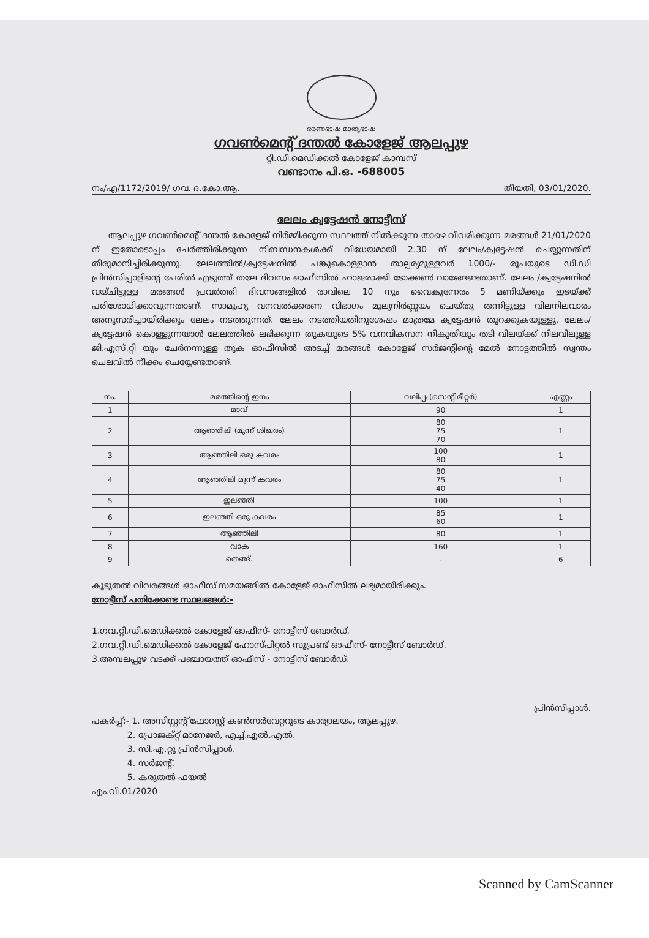ഭരണഭാഷ മാതൃഭാഷ
ഗവൺമെന്റ് ദന്തൽ കോളേജ് ആലപ്പുഴ
റ്റി.ഡി.മെഡിക്കൽ കോളേജ് കാമ്പസ്
വണ്ടാനം പി.ഒ. -688005
നം/എ/1172/2019/ ഗവ. ദ.കോ.ആ. തീയതി, 03/01/2020.
ലേലം ക്വട്ടേഷൻ നോട്ടീസ്
ആലപ്പുഴ ഗവൺമെന്റ് ദന്തൽ കോളേജ് നിർമ്മിക്കുന്ന സ്ഥലത്ത് നിൽക്കുന്ന താഴെ വിവരിക്കുന്ന മരങ്ങൾ 21/01/2020 ന് ഇതോടൊപ്പം ചേർത്തിരിക്കുന്ന നിബന്ധനകൾക്ക് വിധേയമായി 2.30 ന് ലേലം/ക്വട്ടേഷൻ ചെയ്യുന്നതിന് തീരുമാനിച്ചിരിക്കുന്നു. ലേലത്തിൽ/ക്വട്ടേഷനിൽ പങ്കുകൊള്ളാൻ താല്പര്യമുള്ളവർ 1000/- രൂപയുടെ ഡി.ഡി പ്രിൻസിപ്പാളിന്റെ പേരിൽ എടുത്ത് തലേ ദിവസം ഓഫീസിൽ ഹാജരാക്കി ടോക്കൺ വാങ്ങേണ്ടതാണ്. ലേലം /ക്വട്ടേഷനിൽ വയ്ചിട്ടുള്ള മരങ്ങൾ പ്രവർത്തി ദിവസങ്ങളിൽ രാവിലെ 10 നും വൈകുന്നേരം 5 മണിയ്ക്കും ഇടയ്ക്ക് പരിശോധിക്കാവുന്നതാണ്. സാമൂഹ്യ വനവൽക്കരണ വിഭാഗം മൂല്യനിർണ്ണയം ചെയ്തു തന്നിട്ടുള്ള വിലനിലവാരം അനുസരിച്ചായിരിക്കും ലേലം നടത്തുന്നത്. ലേലം നടത്തിയതിനുശേഷം മാത്രമേ ക്വട്ടേഷൻ തുറക്കുകയുള്ളു. ലേലം/ക്വട്ടേഷൻ കൊള്ളുന്നയാൾ ലേലത്തിൽ ലഭിക്കുന്ന തുകയുടെ 5% വനവികസന നികുതിയും തടി വിലയ്ക്ക് നിലവിലുള്ള ജി.എസ്.റ്റി യും ചേർനന്നുള്ള തുക ഓഫീസിൽ അടച്ച് മരങ്ങൾ കോളേജ് സർജന്റിന്റെ മേൽ നോട്ടത്തിൽ സ്വന്തം ചെലവിൽ നീക്കം ചെയ്യേണ്ടതാണ്.
| നം. | മരത്തിന്റെ ഇനം | വലിപ്പം(സെന്റിമീറ്റർ) | എണ്ണം |
| --- | --- | --- | --- |
| 1 | മാവ് | 90 | 1 |
| 2 | ആഞ്ഞിലി (മൂന്ന് ശിഖരം) | 80 75 70 | 1 |
| 3 | ആഞ്ഞിലി ഒരു കവരം | 100 80 | 1 |
| 4 | ആഞ്ഞിലി മൂന്ന് കവരം | 80 75 40 | 1 |
| 5 | ഇലഞ്ഞി | 100 | 1 |
| 6 | ഇലഞ്ഞി ഒരു കവരം | 85 60 | 1 |
| 7 | ആഞ്ഞിലി | 80 | 1 |
| 8 | വാക | 160 | 1 |
| 9 | തെങ്ങ്. | - | 6 |
കൂടുതൽ വിവരങ്ങൾ ഓഫീസ് സമയങ്ങിൽ കോളേജ് ഓഫീസിൽ ലഭ്യമായിരിക്കും.
നോട്ടീസ് പതിക്കേണ്ട സ്ഥലങ്ങൾ:-
1.ഗവ.റ്റി.ഡി.മെഡിക്കൽ കോളേജ് ഓഫീസ്- നോട്ടീസ് ബോർഡ്.
2.ഗവ.റ്റി.ഡി.മെഡിക്കൽ കോളേജ് ഹോസ്പിറ്റൽ സൂപ്രണ്ട് ഓഫീസ്- നോട്ടീസ് ബോർഡ്.
3.അമ്പലപ്പുഴ വടക്ക് പഞ്ചായത്ത് ഓഫീസ് - നോട്ടീസ് ബോർഡ്.
പ്രിൻസിപ്പാൾ.
പകർപ്പ്:- 1. അസിസ്റ്റന്റ് ഫോറസ്റ്റ് കൺസർവേറ്ററുടെ കാര്യാലയം, ആലപ്പുഴ.
2. പ്രോജക്റ്റ് മാനേജർ, എച്ച്.എൽ.എൽ.
3. സി.എ.റ്റു പ്രിൻസിപ്പാൾ.
4. സർജന്റ്.
5. കരുതൽ ഫയൽ
എം.വി.01/2020
Scanned by CamScanner